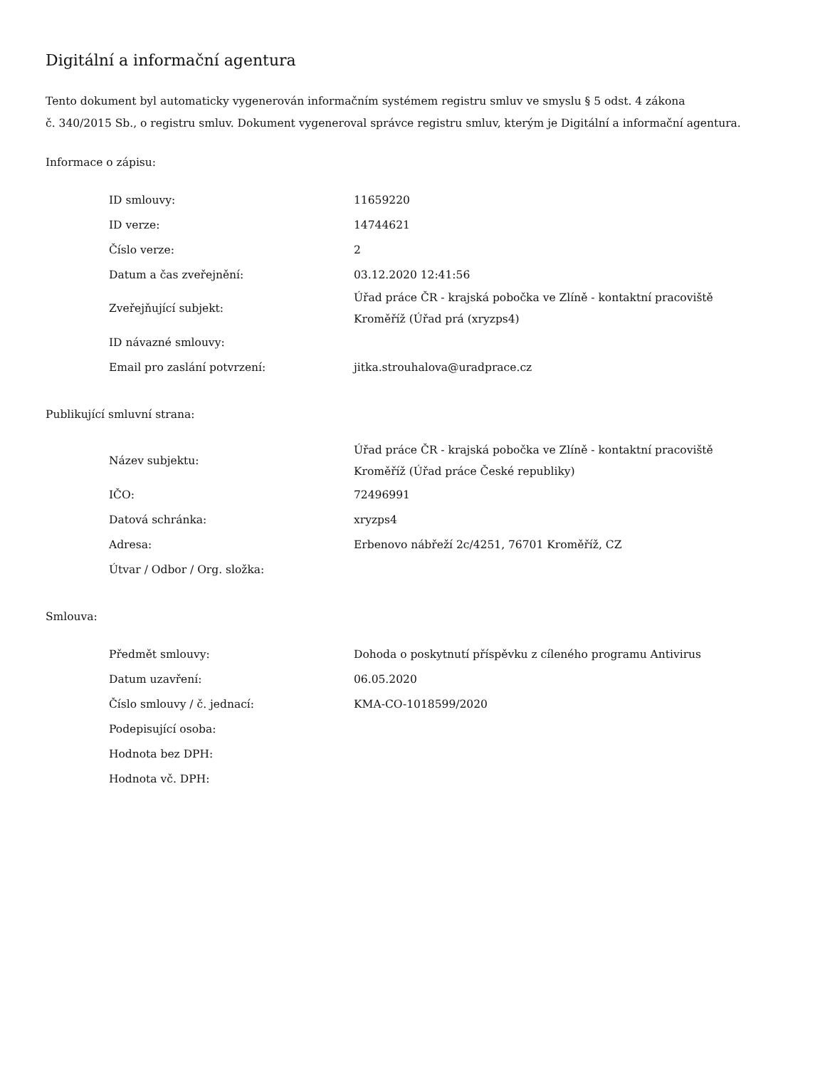Digitální a informační agentura
Tento dokument byl automaticky vygenerován informačním systémem registru smluv ve smyslu § 5 odst. 4 zákona
č. 340/2015 Sb., o registru smluv. Dokument vygeneroval správce registru smluv, kterým je Digitální a informační agentura.
Informace o zápisu:
| ID smlouvy: | 11659220 |
| ID verze: | 14744621 |
| Číslo verze: | 2 |
| Datum a čas zveřejnění: | 03.12.2020 12:41:56 |
| Zveřejňující subjekt: | Úřad práce ČR - krajská pobočka ve Zlíně - kontaktní pracoviště Kroměříž (Úřad prá (xryzps4) |
| ID návazné smlouvy: | |
| Email pro zaslání potvrzení: | jitka.strouhalova@uradprace.cz |
Publikující smluvní strana:
| Název subjektu: | Úřad práce ČR - krajská pobočka ve Zlíně - kontaktní pracoviště Kroměříž (Úřad práce České republiky) |
| IČO: | 72496991 |
| Datová schránka: | xryzps4 |
| Adresa: | Erbenovo nábřeží 2c/4251, 76701 Kroměříž, CZ |
| Útvar / Odbor / Org. složka: | |
Smlouva:
| Předmět smlouvy: | Dohoda o poskytnutí příspěvku z cíleného programu Antivirus |
| Datum uzavření: | 06.05.2020 |
| Číslo smlouvy / č. jednací: | KMA-CO-1018599/2020 |
| Podepisující osoba: | |
| Hodnota bez DPH: | |
| Hodnota vč. DPH: | |